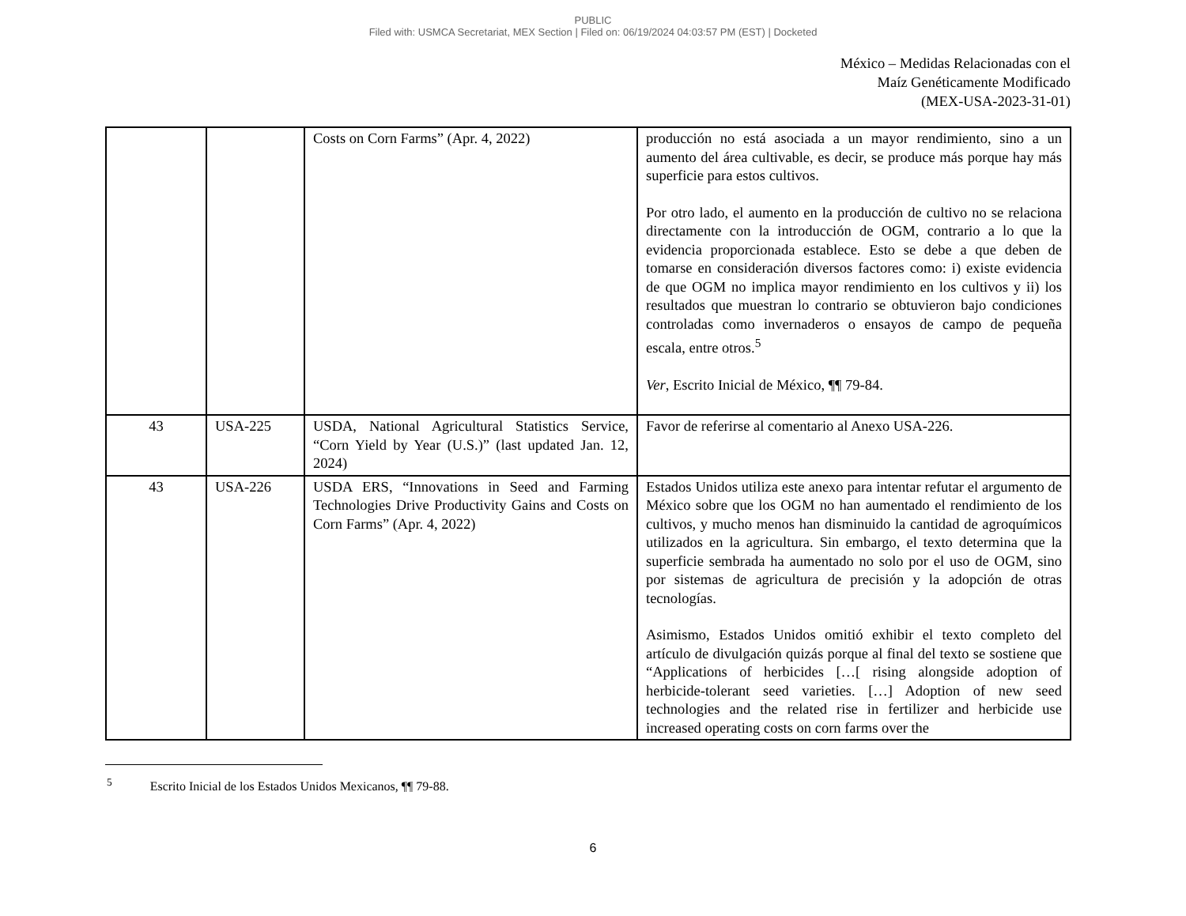PUBLIC
Filed with: USMCA Secretariat, MEX Section | Filed on: 06/19/2024 04:03:57 PM (EST) | Docketed
México – Medidas Relacionadas con el
Maíz Genéticamente Modificado
(MEX-USA-2023-31-01)
| | | Costs on Corn Farms” (Apr. 4, 2022) | producción no está asociada a un mayor rendimiento, sino a un aumento del área cultivable, es decir, se produce más porque hay más superficie para estos cultivos. Por otro lado, el aumento en la producción de cultivo no se relaciona directamente con la introducción de OGM, contrario a lo que la evidencia proporcionada establece. Esto se debe a que deben de tomarse en consideración diversos factores como: i) existe evidencia de que OGM no implica mayor rendimiento en los cultivos y ii) los resultados que muestran lo contrario se obtuvieron bajo condiciones controladas como invernaderos o ensayos de campo de pequeña escala, entre otros.<sup>5</sup> Ver , Escrito Inicial de México, ¶¶ 79-84. |
| 43 | USA-225 | USDA, National Agricultural Statistics Service, “Corn Yield by Year (U.S.)” (last updated Jan. 12, 2024) | Favor de referirse al comentario al Anexo USA-226. |
| 43 | USA-226 | USDA ERS, “Innovations in Seed and Farming Technologies Drive Productivity Gains and Costs on Corn Farms” (Apr. 4, 2022) | Estados Unidos utiliza este anexo para intentar refutar el argumento de México sobre que los OGM no han aumentado el rendimiento de los cultivos, y mucho menos han disminuido la cantidad de agroquímicos utilizados en la agricultura. Sin embargo, el texto determina que la superficie sembrada ha aumentado no solo por el uso de OGM, sino por sistemas de agricultura de precisión y la adopción de otras tecnologías. Asimismo, Estados Unidos omitió exhibir el texto completo del artículo de divulgación quizás porque al final del texto se sostiene que “Applications of herbicides […[ rising alongside adoption of herbicide-tolerant seed varieties. […] Adoption of new seed technologies and the related rise in fertilizer and herbicide use increased operating costs on corn farms over the |
<sup>5</sup> Escrito Inicial de los Estados Unidos Mexicanos, ¶¶ 79-88.
6